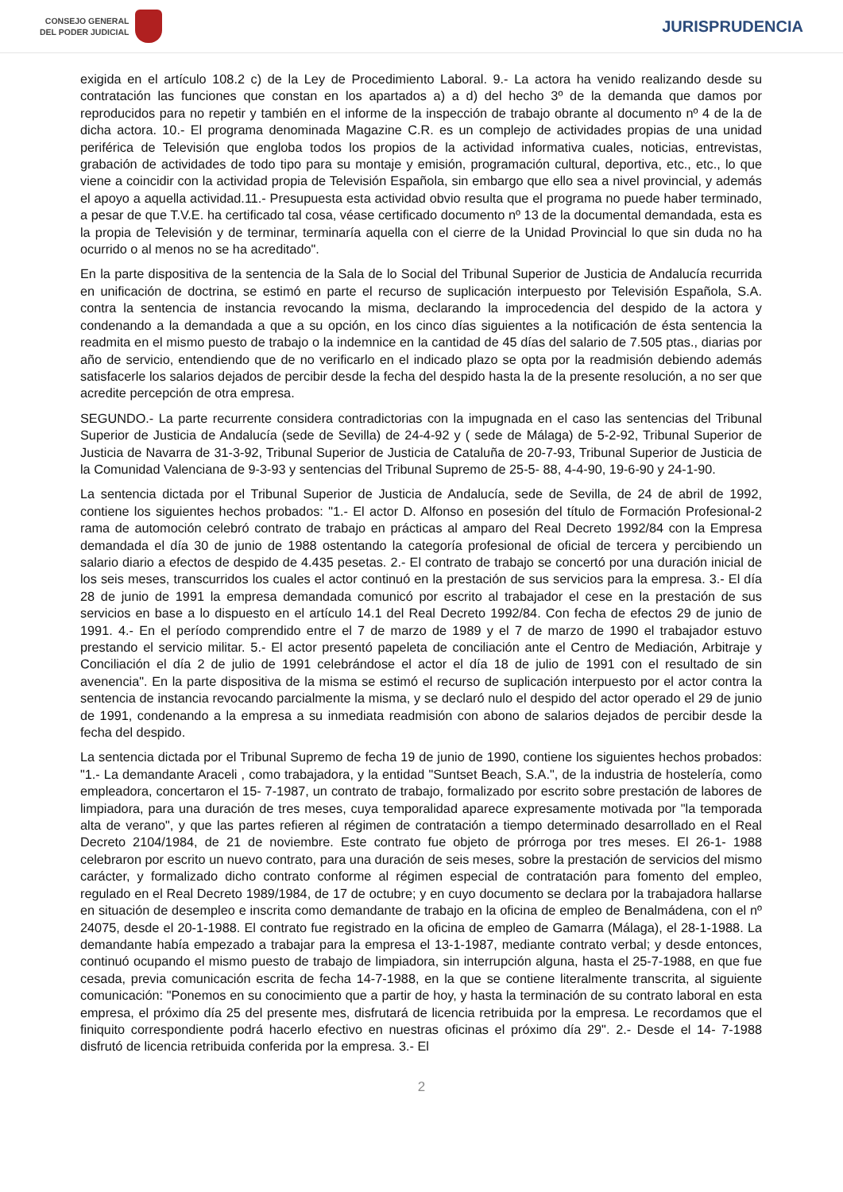CONSEJO GENERAL
DEL PODER JUDICIAL
JURISPRUDENCIA
exigida en el artículo 108.2 c) de la Ley de Procedimiento Laboral. 9.- La actora ha venido realizando desde su contratación las funciones que constan en los apartados a) a d) del hecho 3º de la demanda que damos por reproducidos para no repetir y también en el informe de la inspección de trabajo obrante al documento nº 4 de la de dicha actora. 10.- El programa denominada Magazine C.R. es un complejo de actividades propias de una unidad periférica de Televisión que engloba todos los propios de la actividad informativa cuales, noticias, entrevistas, grabación de actividades de todo tipo para su montaje y emisión, programación cultural, deportiva, etc., etc., lo que viene a coincidir con la actividad propia de Televisión Española, sin embargo que ello sea a nivel provincial, y además el apoyo a aquella actividad.11.- Presupuesta esta actividad obvio resulta que el programa no puede haber terminado, a pesar de que T.V.E. ha certificado tal cosa, véase certificado documento nº 13 de la documental demandada, esta es la propia de Televisión y de terminar, terminaría aquella con el cierre de la Unidad Provincial lo que sin duda no ha ocurrido o al menos no se ha acreditado".
En la parte dispositiva de la sentencia de la Sala de lo Social del Tribunal Superior de Justicia de Andalucía recurrida en unificación de doctrina, se estimó en parte el recurso de suplicación interpuesto por Televisión Española, S.A. contra la sentencia de instancia revocando la misma, declarando la improcedencia del despido de la actora y condenando a la demandada a que a su opción, en los cinco días siguientes a la notificación de ésta sentencia la readmita en el mismo puesto de trabajo o la indemnice en la cantidad de 45 días del salario de 7.505 ptas., diarias por año de servicio, entendiendo que de no verificarlo en el indicado plazo se opta por la readmisión debiendo además satisfacerle los salarios dejados de percibir desde la fecha del despido hasta la de la presente resolución, a no ser que acredite percepción de otra empresa.
SEGUNDO.- La parte recurrente considera contradictorias con la impugnada en el caso las sentencias del Tribunal Superior de Justicia de Andalucía (sede de Sevilla) de 24-4-92 y ( sede de Málaga) de 5-2-92, Tribunal Superior de Justicia de Navarra de 31-3-92, Tribunal Superior de Justicia de Cataluña de 20-7-93, Tribunal Superior de Justicia de la Comunidad Valenciana de 9-3-93 y sentencias del Tribunal Supremo de 25-5- 88, 4-4-90, 19-6-90 y 24-1-90.
La sentencia dictada por el Tribunal Superior de Justicia de Andalucía, sede de Sevilla, de 24 de abril de 1992, contiene los siguientes hechos probados: "1.- El actor D. Alfonso en posesión del título de Formación Profesional-2 rama de automoción celebró contrato de trabajo en prácticas al amparo del Real Decreto 1992/84 con la Empresa demandada el día 30 de junio de 1988 ostentando la categoría profesional de oficial de tercera y percibiendo un salario diario a efectos de despido de 4.435 pesetas. 2.- El contrato de trabajo se concertó por una duración inicial de los seis meses, transcurridos los cuales el actor continuó en la prestación de sus servicios para la empresa. 3.- El día 28 de junio de 1991 la empresa demandada comunicó por escrito al trabajador el cese en la prestación de sus servicios en base a lo dispuesto en el artículo 14.1 del Real Decreto 1992/84. Con fecha de efectos 29 de junio de 1991. 4.- En el período comprendido entre el 7 de marzo de 1989 y el 7 de marzo de 1990 el trabajador estuvo prestando el servicio militar. 5.- El actor presentó papeleta de conciliación ante el Centro de Mediación, Arbitraje y Conciliación el día 2 de julio de 1991 celebrándose el actor el día 18 de julio de 1991 con el resultado de sin avenencia". En la parte dispositiva de la misma se estimó el recurso de suplicación interpuesto por el actor contra la sentencia de instancia revocando parcialmente la misma, y se declaró nulo el despido del actor operado el 29 de junio de 1991, condenando a la empresa a su inmediata readmisión con abono de salarios dejados de percibir desde la fecha del despido.
La sentencia dictada por el Tribunal Supremo de fecha 19 de junio de 1990, contiene los siguientes hechos probados: "1.- La demandante Araceli , como trabajadora, y la entidad "Suntset Beach, S.A.", de la industria de hostelería, como empleadora, concertaron el 15- 7-1987, un contrato de trabajo, formalizado por escrito sobre prestación de labores de limpiadora, para una duración de tres meses, cuya temporalidad aparece expresamente motivada por "la temporada alta de verano", y que las partes refieren al régimen de contratación a tiempo determinado desarrollado en el Real Decreto 2104/1984, de 21 de noviembre. Este contrato fue objeto de prórroga por tres meses. El 26-1- 1988 celebraron por escrito un nuevo contrato, para una duración de seis meses, sobre la prestación de servicios del mismo carácter, y formalizado dicho contrato conforme al régimen especial de contratación para fomento del empleo, regulado en el Real Decreto 1989/1984, de 17 de octubre; y en cuyo documento se declara por la trabajadora hallarse en situación de desempleo e inscrita como demandante de trabajo en la oficina de empleo de Benalmádena, con el nº 24075, desde el 20-1-1988. El contrato fue registrado en la oficina de empleo de Gamarra (Málaga), el 28-1-1988. La demandante había empezado a trabajar para la empresa el 13-1-1987, mediante contrato verbal; y desde entonces, continuó ocupando el mismo puesto de trabajo de limpiadora, sin interrupción alguna, hasta el 25-7-1988, en que fue cesada, previa comunicación escrita de fecha 14-7-1988, en la que se contiene literalmente transcrita, al siguiente comunicación: "Ponemos en su conocimiento que a partir de hoy, y hasta la terminación de su contrato laboral en esta empresa, el próximo día 25 del presente mes, disfrutará de licencia retribuida por la empresa. Le recordamos que el finiquito correspondiente podrá hacerlo efectivo en nuestras oficinas el próximo día 29". 2.- Desde el 14- 7-1988 disfrutó de licencia retribuida conferida por la empresa. 3.- El
2